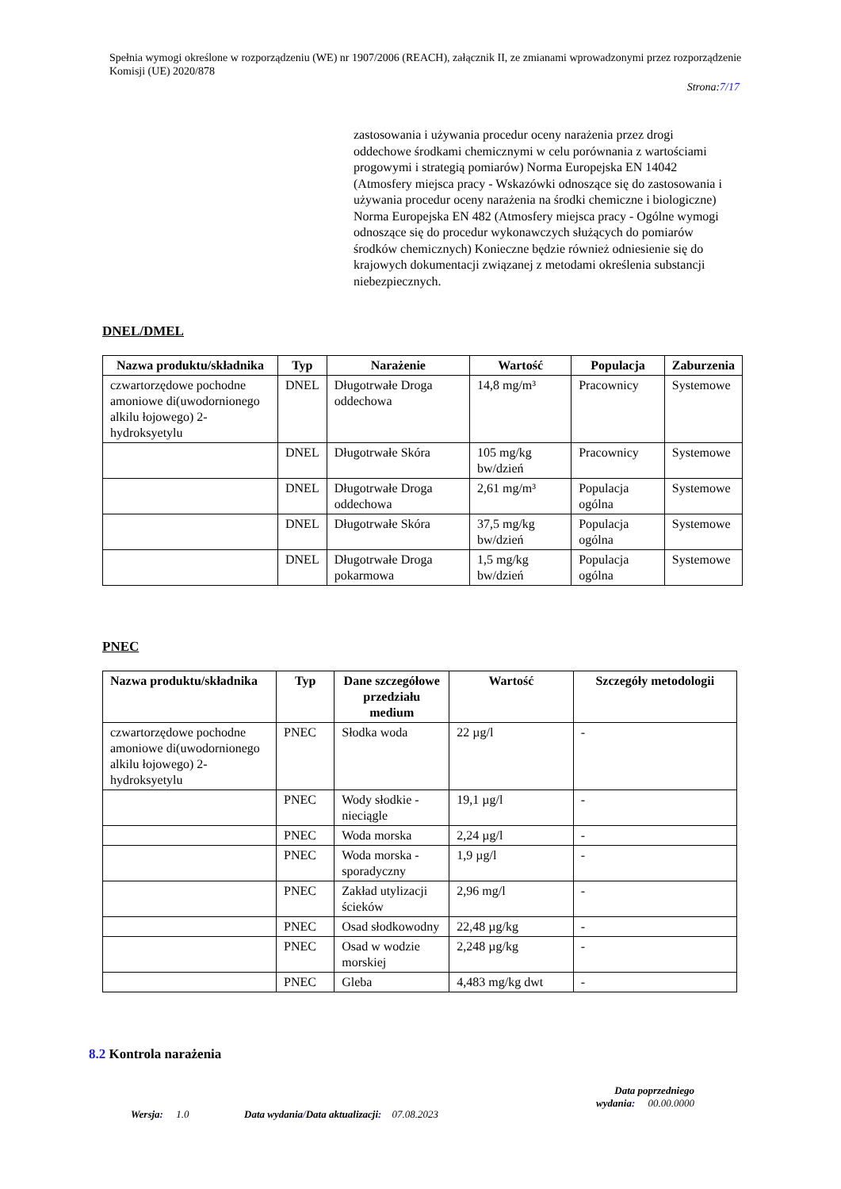Spełnia wymogi określone w rozporządzeniu (WE) nr 1907/2006 (REACH), załącznik II, ze zmianami wprowadzonymi przez rozporządzenie Komisji (UE) 2020/878
Strona:7/17
zastosowania i używania procedur oceny narażenia przez drogi oddechowe środkami chemicznymi w celu porównania z wartościami progowymi i strategią pomiarów) Norma Europejska EN 14042 (Atmosfery miejsca pracy - Wskazówki odnoszące się do zastosowania i używania procedur oceny narażenia na środki chemiczne i biologiczne) Norma Europejska EN 482 (Atmosfery miejsca pracy - Ogólne wymogi odnoszące się do procedur wykonawczych służących do pomiarów środków chemicznych) Konieczne będzie również odniesienie się do krajowych dokumentacji związanej z metodami określenia substancji niebezpiecznych.
DNEL/DMEL
| Nazwa produktu/składnika | Typ | Narażenie | Wartość | Populacja | Zaburzenia |
| --- | --- | --- | --- | --- | --- |
| czwartorzędowe pochodne amoniowe di(uwodornionego alkilu łojowego) 2-hydroksyetylu | DNEL | Długotrwałe Droga oddechowa | 14,8 mg/m³ | Pracownicy | Systemowe |
| | DNEL | Długotrwałe Skóra | 105 mg/kg bw/dzień | Pracownicy | Systemowe |
| | DNEL | Długotrwałe Droga oddechowa | 2,61 mg/m³ | Populacja ogólna | Systemowe |
| | DNEL | Długotrwałe Skóra | 37,5 mg/kg bw/dzień | Populacja ogólna | Systemowe |
| | DNEL | Długotrwałe Droga pokarmowa | 1,5 mg/kg bw/dzień | Populacja ogólna | Systemowe |
PNEC
| Nazwa produktu/składnika | Typ | Dane szczegółowe przedziału medium | Wartość | Szczegóły metodologii |
| --- | --- | --- | --- | --- |
| czwartorzędowe pochodne amoniowe di(uwodornionego alkilu łojowego) 2-hydroksyetylu | PNEC | Słodka woda | 22 µg/l | - |
| | PNEC | Wody słodkie - nieciągle | 19,1 µg/l | - |
| | PNEC | Woda morska | 2,24 µg/l | - |
| | PNEC | Woda morska - sporadyczny | 1,9 µg/l | - |
| | PNEC | Zakład utylizacji ścieków | 2,96 mg/l | - |
| | PNEC | Osad słodkowodny | 22,48 µg/kg | - |
| | PNEC | Osad w wodzie morskiej | 2,248 µg/kg | - |
| | PNEC | Gleba | 4,483 mg/kg dwt | - |
8.2 Kontrola narażenia
Wersja: 1.0
Data wydania/Data aktualizacji: 07.08.2023
Data poprzedniego
wydania: 00.00.0000